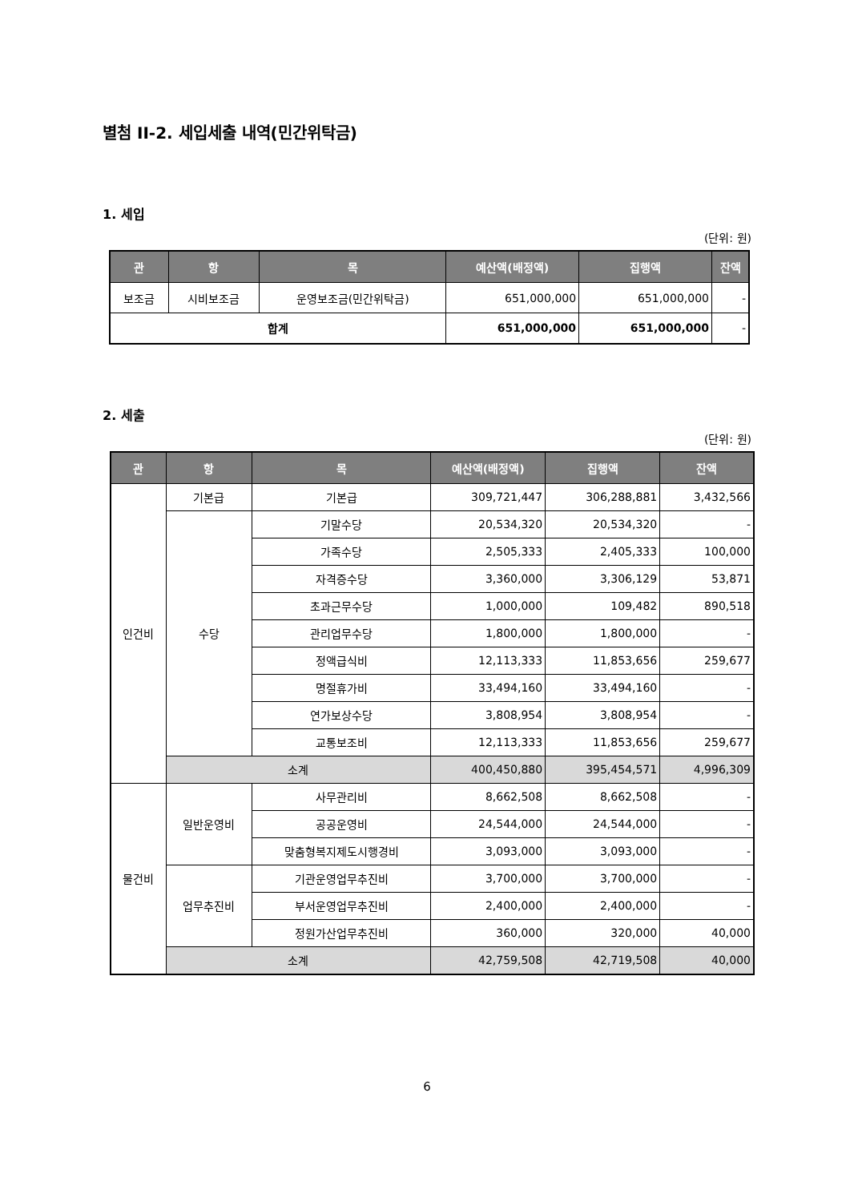별첨 II-2. 세입세출 내역(민간위탁금)
1. 세입
(단위: 원)
| 관 | 항 | 목 | 예산액(배정액) | 집행액 | 잔액 |
| --- | --- | --- | --- | --- | --- |
| 보조금 | 시비보조금 | 운영보조금(민간위탁금) | 651,000,000 | 651,000,000 | - |
| 합계 | | | 651,000,000 | 651,000,000 | - |
2. 세출
(단위: 원)
| 관 | 항 | 목 | 예산액(배정액) | 집행액 | 잔액 |
| --- | --- | --- | --- | --- | --- |
| 인건비 | 기본급 | 기본급 | 309,721,447 | 306,288,881 | 3,432,566 |
| | 수당 | 기말수당 | 20,534,320 | 20,534,320 | - |
| | | 가족수당 | 2,505,333 | 2,405,333 | 100,000 |
| | | 자격증수당 | 3,360,000 | 3,306,129 | 53,871 |
| | | 초과근무수당 | 1,000,000 | 109,482 | 890,518 |
| | | 관리업무수당 | 1,800,000 | 1,800,000 | - |
| | | 정액급식비 | 12,113,333 | 11,853,656 | 259,677 |
| | | 명절휴가비 | 33,494,160 | 33,494,160 | - |
| | | 연가보상수당 | 3,808,954 | 3,808,954 | - |
| | | 교통보조비 | 12,113,333 | 11,853,656 | 259,677 |
| | 소계 | | 400,450,880 | 395,454,571 | 4,996,309 |
| 물건비 | 일반운영비 | 사무관리비 | 8,662,508 | 8,662,508 | - |
| | | 공공운영비 | 24,544,000 | 24,544,000 | - |
| | | 맞춤형복지제도시행경비 | 3,093,000 | 3,093,000 | - |
| | 업무추진비 | 기관운영업무추진비 | 3,700,000 | 3,700,000 | - |
| | | 부서운영업무추진비 | 2,400,000 | 2,400,000 | - |
| | | 정원가산업무추진비 | 360,000 | 320,000 | 40,000 |
| | 소계 | | 42,759,508 | 42,719,508 | 40,000 |
6